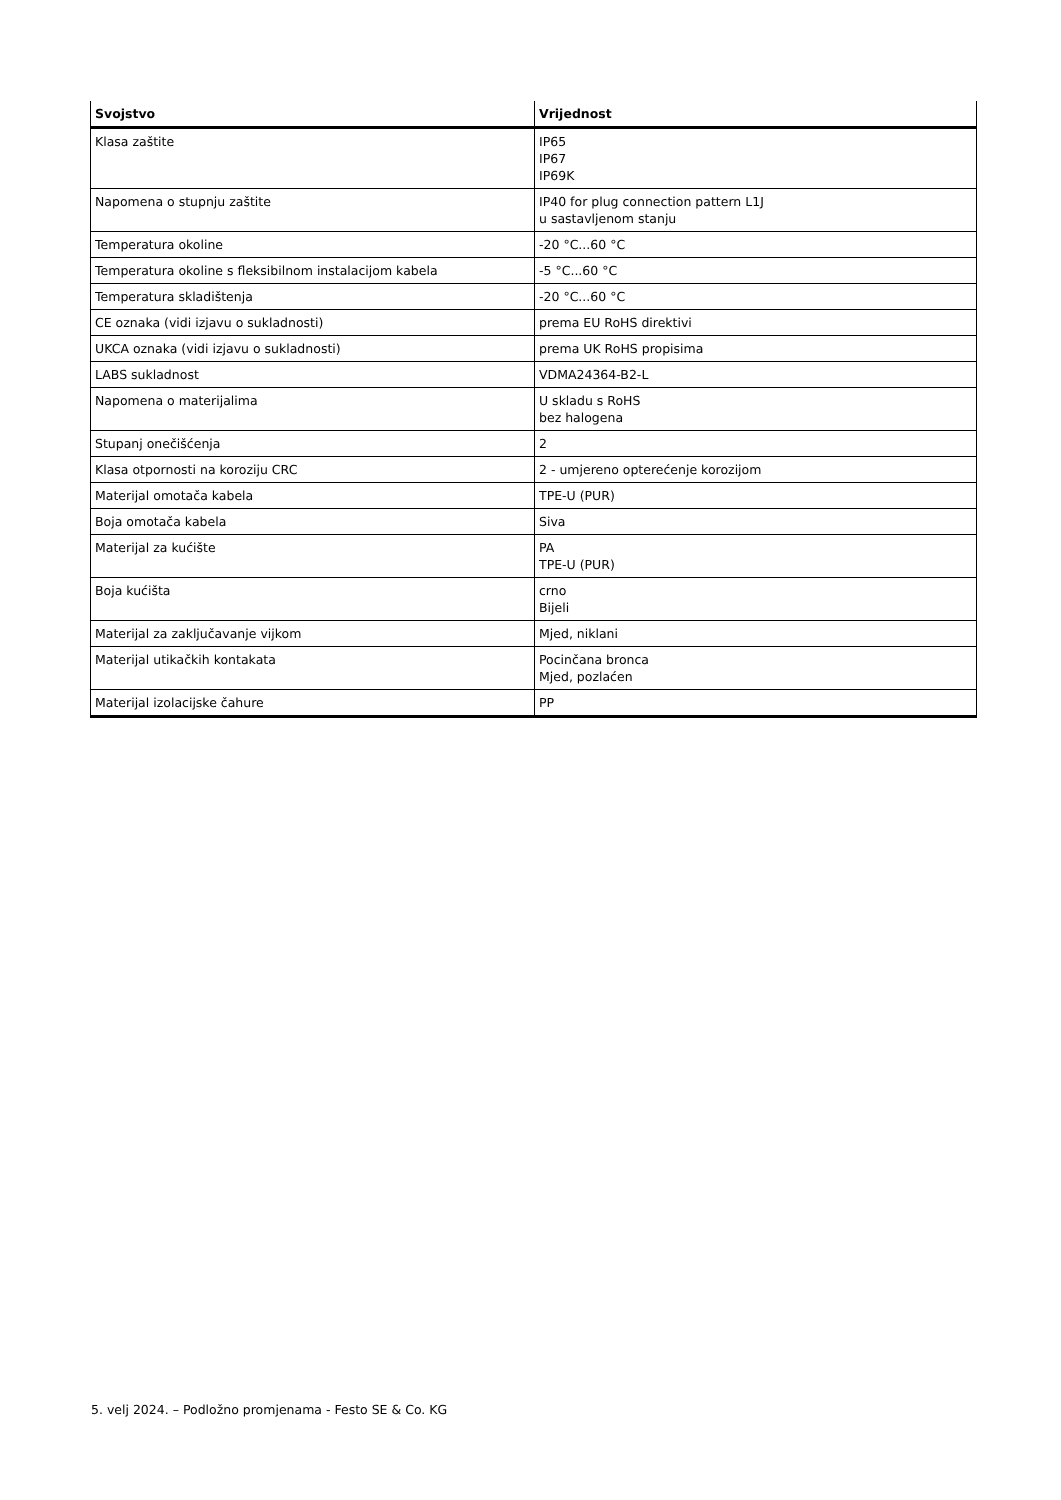| Svojstvo | Vrijednost |
| --- | --- |
| Klasa zaštite | IP65 IP67 IP69K |
| Napomena o stupnju zaštite | IP40 for plug connection pattern L1J u sastavljenom stanju |
| Temperatura okoline | -20 °C...60 °C |
| Temperatura okoline s fleksibilnom instalacijom kabela | -5 °C...60 °C |
| Temperatura skladištenja | -20 °C...60 °C |
| CE oznaka (vidi izjavu o sukladnosti) | prema EU RoHS direktivi |
| UKCA oznaka (vidi izjavu o sukladnosti) | prema UK RoHS propisima |
| LABS sukladnost | VDMA24364-B2-L |
| Napomena o materijalima | U skladu s RoHS bez halogena |
| Stupanj onečišćenja | 2 |
| Klasa otpornosti na koroziju CRC | 2 - umjereno opterećenje korozijom |
| Materijal omotača kabela | TPE-U (PUR) |
| Boja omotača kabela | Siva |
| Materijal za kućište | PA TPE-U (PUR) |
| Boja kućišta | crno Bijeli |
| Materijal za zaključavanje vijkom | Mjed, niklani |
| Materijal utikačkih kontakata | Pocinčana bronca Mjed, pozlaćen |
| Materijal izolacijske čahure | PP |
5. velj 2024. – Podložno promjenama - Festo SE & Co. KG